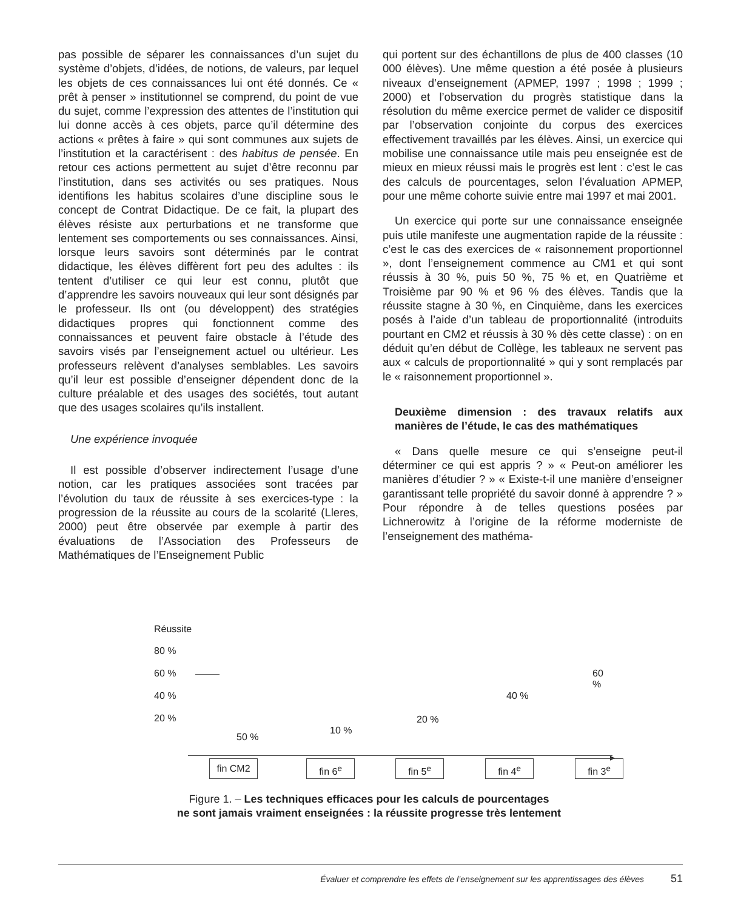pas possible de séparer les connaissances d’un sujet du système d’objets, d’idées, de notions, de valeurs, par lequel les objets de ces connaissances lui ont été donnés. Ce « prêt à penser » institutionnel se comprend, du point de vue du sujet, comme l’expression des attentes de l’institution qui lui donne accès à ces objets, parce qu’il détermine des actions « prêtes à faire » qui sont communes aux sujets de l’institution et la caractérisent : des habitus de pensée. En retour ces actions permettent au sujet d’être reconnu par l’institution, dans ses activités ou ses pratiques. Nous identifions les habitus scolaires d’une discipline sous le concept de Contrat Didactique. De ce fait, la plupart des élèves résiste aux perturbations et ne transforme que lentement ses comportements ou ses connaissances. Ainsi, lorsque leurs savoirs sont déterminés par le contrat didactique, les élèves diffèrent fort peu des adultes : ils tentent d’utiliser ce qui leur est connu, plutôt que d’apprendre les savoirs nouveaux qui leur sont désignés par le professeur. Ils ont (ou développent) des stratégies didactiques propres qui fonctionnent comme des connaissances et peuvent faire obstacle à l’étude des savoirs visés par l’enseignement actuel ou ultérieur. Les professeurs relèvent d’analyses semblables. Les savoirs qu’il leur est possible d’enseigner dépendent donc de la culture préalable et des usages des sociétés, tout autant que des usages scolaires qu’ils installent.
Une expérience invoquée
Il est possible d’observer indirectement l’usage d’une notion, car les pratiques associées sont tracées par l’évolution du taux de réussite à ses exercices-type : la progression de la réussite au cours de la scolarité (Lleres, 2000) peut être observée par exemple à partir des évaluations de l’Association des Professeurs de Mathématiques de l’Enseignement Public
qui portent sur des échantillons de plus de 400 classes (10 000 élèves). Une même question a été posée à plusieurs niveaux d’enseignement (APMEP, 1997 ; 1998 ; 1999 ; 2000) et l’observation du progrès statistique dans la résolution du même exercice permet de valider ce dispositif par l’observation conjointe du corpus des exercices effectivement travaillés par les élèves. Ainsi, un exercice qui mobilise une connaissance utile mais peu enseignée est de mieux en mieux réussi mais le progrès est lent : c’est le cas des calculs de pourcentages, selon l’évaluation APMEP, pour une même cohorte suivie entre mai 1997 et mai 2001.
Un exercice qui porte sur une connaissance enseignée puis utile manifeste une augmentation rapide de la réussite : c’est le cas des exercices de « raisonnement proportionnel », dont l’enseignement commence au CM1 et qui sont réussis à 30 %, puis 50 %, 75 % et, en Quatrième et Troisième par 90 % et 96 % des élèves. Tandis que la réussite stagne à 30 %, en Cinquième, dans les exercices posés à l’aide d’un tableau de proportionnalité (introduits pourtant en CM2 et réussis à 30 % dès cette classe) : on en déduit qu’en début de Collège, les tableaux ne servent pas aux « calculs de proportionnalité » qui y sont remplacés par le « raisonnement proportionnel ».
Deuxième dimension : des travaux relatifs aux manières de l’étude, le cas des mathématiques
« Dans quelle mesure ce qui s’enseigne peut-il déterminer ce qui est appris ? » « Peut-on améliorer les manières d’étudier ? » « Existe-t-il une manière d’enseigner garantissant telle propriété du savoir donné à apprendre ? » Pour répondre à de telles questions posées par Lichnerowitz à l’origine de la réforme moderniste de l’enseignement des mathéma-
Réussite
80 %
60 %
40 %
20 %
50 %
10 %
20 %
40 %
60 %
▸
fin CM2 fin 6<sup>e</sup> fin 5<sup>e</sup> fin 4<sup>e</sup> fin 3<sup>e</sup>
Figure 1. – Les techniques efficaces pour les calculs de pourcentages
ne sont jamais vraiment enseignées : la réussite progresse très lentement
Évaluer et comprendre les effets de l’enseignement sur les apprentissages des élèves 51